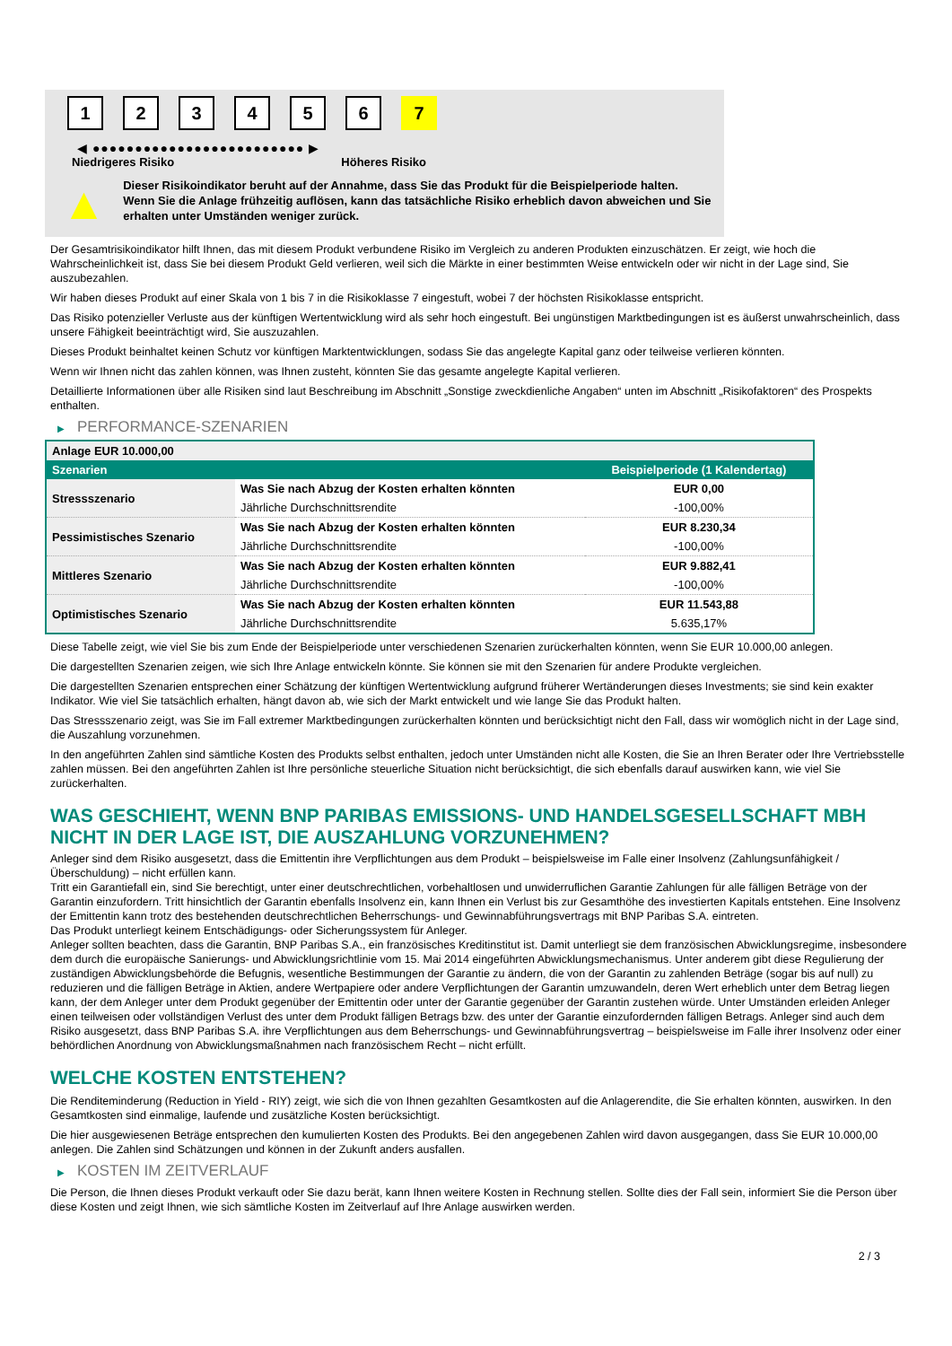1 2 3 4 5 6 7
◀ ●●●●●●●●●●●●●●●●●●●●●●●●● ▶
Niedrigeres Risiko Höheres Risiko
▲
Dieser Risikoindikator beruht auf der Annahme, dass Sie das Produkt für die Beispielperiode halten.
Wenn Sie die Anlage frühzeitig auflösen, kann das tatsächliche Risiko erheblich davon abweichen und Sie erhalten unter Umständen weniger zurück.
Der Gesamtrisikoindikator hilft Ihnen, das mit diesem Produkt verbundene Risiko im Vergleich zu anderen Produkten einzuschätzen. Er zeigt, wie hoch die Wahrscheinlichkeit ist, dass Sie bei diesem Produkt Geld verlieren, weil sich die Märkte in einer bestimmten Weise entwickeln oder wir nicht in der Lage sind, Sie auszubezahlen.
Wir haben dieses Produkt auf einer Skala von 1 bis 7 in die Risikoklasse 7 eingestuft, wobei 7 der höchsten Risikoklasse entspricht.
Das Risiko potenzieller Verluste aus der künftigen Wertentwicklung wird als sehr hoch eingestuft. Bei ungünstigen Marktbedingungen ist es äußerst unwahrscheinlich, dass unsere Fähigkeit beeinträchtigt wird, Sie auszuzahlen.
Dieses Produkt beinhaltet keinen Schutz vor künftigen Marktentwicklungen, sodass Sie das angelegte Kapital ganz oder teilweise verlieren könnten.
Wenn wir Ihnen nicht das zahlen können, was Ihnen zusteht, könnten Sie das gesamte angelegte Kapital verlieren.
Detaillierte Informationen über alle Risiken sind laut Beschreibung im Abschnitt „Sonstige zweckdienliche Angaben“ unten im Abschnitt „Risikofaktoren“ des Prospekts enthalten.
▶ PERFORMANCE-SZENARIEN
| Anlage EUR 10.000,00 | | |
| --- | --- | --- |
| Szenarien | | Beispielperiode (1 Kalendertag) |
| Stressszenario | Was Sie nach Abzug der Kosten erhalten könnten | EUR 0,00 |
| | Jährliche Durchschnittsrendite | -100,00% |
| Pessimistisches Szenario | Was Sie nach Abzug der Kosten erhalten könnten | EUR 8.230,34 |
| | Jährliche Durchschnittsrendite | -100,00% |
| Mittleres Szenario | Was Sie nach Abzug der Kosten erhalten könnten | EUR 9.882,41 |
| | Jährliche Durchschnittsrendite | -100,00% |
| Optimistisches Szenario | Was Sie nach Abzug der Kosten erhalten könnten | EUR 11.543,88 |
| | Jährliche Durchschnittsrendite | 5.635,17% |
Diese Tabelle zeigt, wie viel Sie bis zum Ende der Beispielperiode unter verschiedenen Szenarien zurückerhalten könnten, wenn Sie EUR 10.000,00 anlegen.
Die dargestellten Szenarien zeigen, wie sich Ihre Anlage entwickeln könnte. Sie können sie mit den Szenarien für andere Produkte vergleichen.
Die dargestellten Szenarien entsprechen einer Schätzung der künftigen Wertentwicklung aufgrund früherer Wertänderungen dieses Investments; sie sind kein exakter Indikator. Wie viel Sie tatsächlich erhalten, hängt davon ab, wie sich der Markt entwickelt und wie lange Sie das Produkt halten.
Das Stressszenario zeigt, was Sie im Fall extremer Marktbedingungen zurückerhalten könnten und berücksichtigt nicht den Fall, dass wir womöglich nicht in der Lage sind, die Auszahlung vorzunehmen.
In den angeführten Zahlen sind sämtliche Kosten des Produkts selbst enthalten, jedoch unter Umständen nicht alle Kosten, die Sie an Ihren Berater oder Ihre Vertriebsstelle zahlen müssen. Bei den angeführten Zahlen ist Ihre persönliche steuerliche Situation nicht berücksichtigt, die sich ebenfalls darauf auswirken kann, wie viel Sie zurückerhalten.
WAS GESCHIEHT, WENN BNP PARIBAS EMISSIONS- UND HANDELSGESELLSCHAFT MBH NICHT IN DER LAGE IST, DIE AUSZAHLUNG VORZUNEHMEN?
Anleger sind dem Risiko ausgesetzt, dass die Emittentin ihre Verpflichtungen aus dem Produkt – beispielsweise im Falle einer Insolvenz (Zahlungsunfähigkeit / Überschuldung) – nicht erfüllen kann.
Tritt ein Garantiefall ein, sind Sie berechtigt, unter einer deutschrechtlichen, vorbehaltlosen und unwiderruflichen Garantie Zahlungen für alle fälligen Beträge von der Garantin einzufordern. Tritt hinsichtlich der Garantin ebenfalls Insolvenz ein, kann Ihnen ein Verlust bis zur Gesamthöhe des investierten Kapitals entstehen. Eine Insolvenz der Emittentin kann trotz des bestehenden deutschrechtlichen Beherrschungs- und Gewinnabführungsvertrags mit BNP Paribas S.A. eintreten.
Das Produkt unterliegt keinem Entschädigungs- oder Sicherungssystem für Anleger.
Anleger sollten beachten, dass die Garantin, BNP Paribas S.A., ein französisches Kreditinstitut ist. Damit unterliegt sie dem französischen Abwicklungsregime, insbesondere dem durch die europäische Sanierungs- und Abwicklungsrichtlinie vom 15. Mai 2014 eingeführten Abwicklungsmechanismus. Unter anderem gibt diese Regulierung der zuständigen Abwicklungsbehörde die Befugnis, wesentliche Bestimmungen der Garantie zu ändern, die von der Garantin zu zahlenden Beträge (sogar bis auf null) zu reduzieren und die fälligen Beträge in Aktien, andere Wertpapiere oder andere Verpflichtungen der Garantin umzuwandeln, deren Wert erheblich unter dem Betrag liegen kann, der dem Anleger unter dem Produkt gegenüber der Emittentin oder unter der Garantie gegenüber der Garantin zustehen würde. Unter Umständen erleiden Anleger einen teilweisen oder vollständigen Verlust des unter dem Produkt fälligen Betrags bzw. des unter der Garantie einzufordernden fälligen Betrags. Anleger sind auch dem Risiko ausgesetzt, dass BNP Paribas S.A. ihre Verpflichtungen aus dem Beherrschungs- und Gewinnabführungsvertrag – beispielsweise im Falle ihrer Insolvenz oder einer behördlichen Anordnung von Abwicklungsmaßnahmen nach französischem Recht – nicht erfüllt.
WELCHE KOSTEN ENTSTEHEN?
Die Renditeminderung (Reduction in Yield - RIY) zeigt, wie sich die von Ihnen gezahlten Gesamtkosten auf die Anlagerendite, die Sie erhalten könnten, auswirken. In den Gesamtkosten sind einmalige, laufende und zusätzliche Kosten berücksichtigt.
Die hier ausgewiesenen Beträge entsprechen den kumulierten Kosten des Produkts. Bei den angegebenen Zahlen wird davon ausgegangen, dass Sie EUR 10.000,00 anlegen. Die Zahlen sind Schätzungen und können in der Zukunft anders ausfallen.
▶ KOSTEN IM ZEITVERLAUF
Die Person, die Ihnen dieses Produkt verkauft oder Sie dazu berät, kann Ihnen weitere Kosten in Rechnung stellen. Sollte dies der Fall sein, informiert Sie die Person über diese Kosten und zeigt Ihnen, wie sich sämtliche Kosten im Zeitverlauf auf Ihre Anlage auswirken werden.
2 / 3